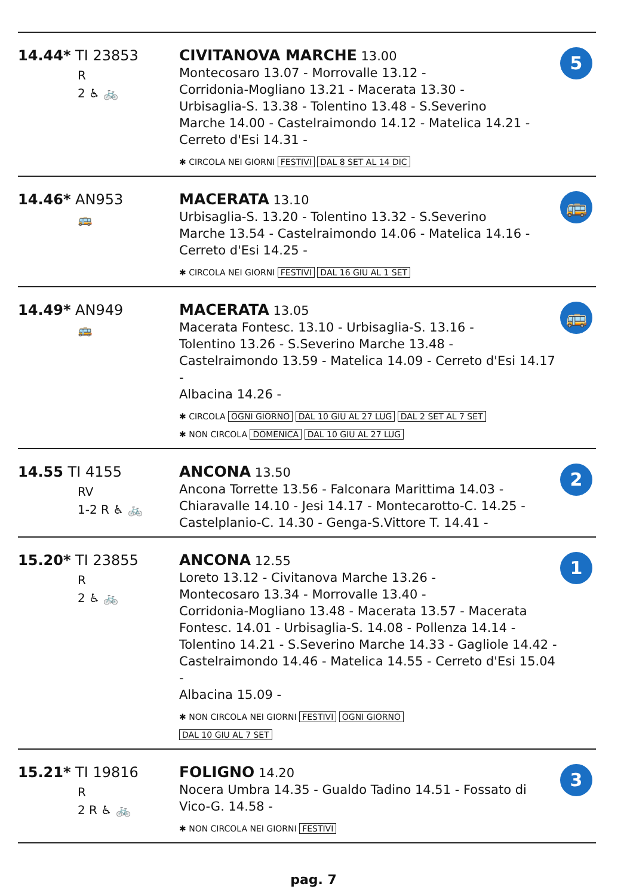| 14.44* TI 23853 R 2 ♿ 🚲 | CIVITANOVA MARCHE 13.00 Montecosaro 13.07 - Morrovalle 13.12 - Corridonia-Mogliano 13.21 - Macerata 13.30 - Urbisaglia-S. 13.38 - Tolentino 13.48 - S.Severino Marche 14.00 - Castelraimondo 14.12 - Matelica 14.21 - Cerreto d'Esi 14.31 - ✱ CIRCOLA NEI GIORNI FESTIVI DAL 8 SET AL 14 DIC | 5 |
| 14.46* AN953 🚌 | MACERATA 13.10 Urbisaglia-S. 13.20 - Tolentino 13.32 - S.Severino Marche 13.54 - Castelraimondo 14.06 - Matelica 14.16 - Cerreto d'Esi 14.25 - ✱ CIRCOLA NEI GIORNI FESTIVI DAL 16 GIU AL 1 SET | 🚌 |
| 14.49* AN949 🚌 | MACERATA 13.05 Macerata Fontesc. 13.10 - Urbisaglia-S. 13.16 - Tolentino 13.26 - S.Severino Marche 13.48 - Castelraimondo 13.59 - Matelica 14.09 - Cerreto d'Esi 14.17 - Albacina 14.26 - ✱ CIRCOLA OGNI GIORNO DAL 10 GIU AL 27 LUG DAL 2 SET AL 7 SET ✱ NON CIRCOLA DOMENICA DAL 10 GIU AL 27 LUG | 🚌 |
| 14.55 TI 4155 RV 1-2 R ♿ 🚲 | ANCONA 13.50 Ancona Torrette 13.56 - Falconara Marittima 14.03 - Chiaravalle 14.10 - Jesi 14.17 - Montecarotto-C. 14.25 - Castelplanio-C. 14.30 - Genga-S.Vittore T. 14.41 - | 2 |
| 15.20* TI 23855 R 2 ♿ 🚲 | ANCONA 12.55 Loreto 13.12 - Civitanova Marche 13.26 - Montecosaro 13.34 - Morrovalle 13.40 - Corridonia-Mogliano 13.48 - Macerata 13.57 - Macerata Fontesc. 14.01 - Urbisaglia-S. 14.08 - Pollenza 14.14 - Tolentino 14.21 - S.Severino Marche 14.33 - Gagliole 14.42 - Castelraimondo 14.46 - Matelica 14.55 - Cerreto d'Esi 15.04 - Albacina 15.09 - ✱ NON CIRCOLA NEI GIORNI FESTIVI OGNI GIORNO DAL 10 GIU AL 7 SET | 1 |
| 15.21* TI 19816 R 2 R ♿ 🚲 | FOLIGNO 14.20 Nocera Umbra 14.35 - Gualdo Tadino 14.51 - Fossato di Vico-G. 14.58 - ✱ NON CIRCOLA NEI GIORNI FESTIVI | 3 |
pag. 7